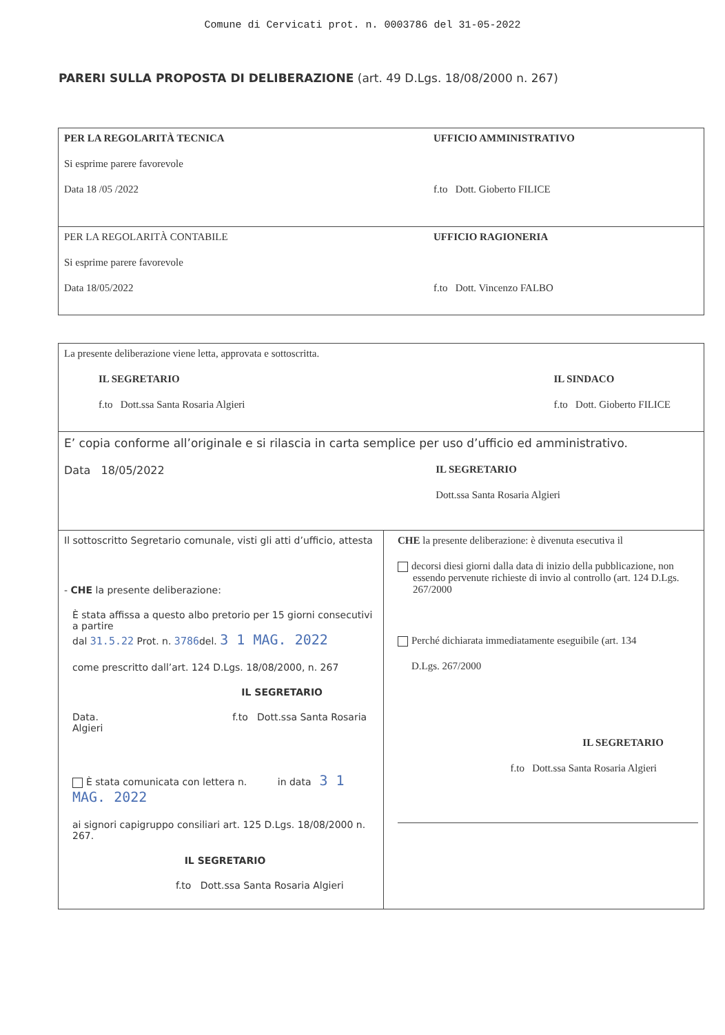Comune di Cervicati prot. n. 0003786 del 31-05-2022
PARERI SULLA PROPOSTA DI DELIBERAZIONE (art. 49 D.Lgs. 18/08/2000 n. 267)
| PER LA REGOLARITÀ TECNICA Si esprime parere favorevole Data 18 /05 /2022 | UFFICIO AMMINISTRATIVO f.to Dott. Gioberto FILICE |
| PER LA REGOLARITÀ CONTABILE Si esprime parere favorevole Data 18/05/2022 | UFFICIO RAGIONERIA f.to Dott. Vincenzo FALBO |
| La presente deliberazione viene letta, approvata e sottoscritta. IL SEGRETARIO f.to Dott.ssa Santa Rosaria Algieri IL SINDACO f.to Dott. Gioberto FILICE | |
| E’ copia conforme all’originale e si rilascia in carta semplice per uso d’ufficio ed amministrativo. Data 18/05/2022 IL SEGRETARIO Dott.ssa Santa Rosaria Algieri | |
| Il sottoscritto Segretario comunale, visti gli atti d’ufficio, attesta - CHE la presente deliberazione: È stata affissa a questo albo pretorio per 15 giorni consecutivi a partire dal 31.5.22 Prot. n. 3786 del. 3 1 MAG. 2022 come prescritto dall’art. 124 D.Lgs. 18/08/2000, n. 267 IL SEGRETARIO Data. f.to Dott.ssa Santa Rosaria Algieri È stata comunicata con lettera n. in data 3 1 MAG. 2022 ai signori capigruppo consiliari art. 125 D.Lgs. 18/08/2000 n. 267. IL SEGRETARIO f.to Dott.ssa Santa Rosaria Algieri | CHE la presente deliberazione: è divenuta esecutiva il decorsi diesi giorni dalla data di inizio della pubblicazione, non essendo pervenute richieste di invio al controllo (art. 124 D.Lgs. 267/2000 Perché dichiarata immediatamente eseguibile (art. 134 D.Lgs. 267/2000 IL SEGRETARIO f.to Dott.ssa Santa Rosaria Algieri |